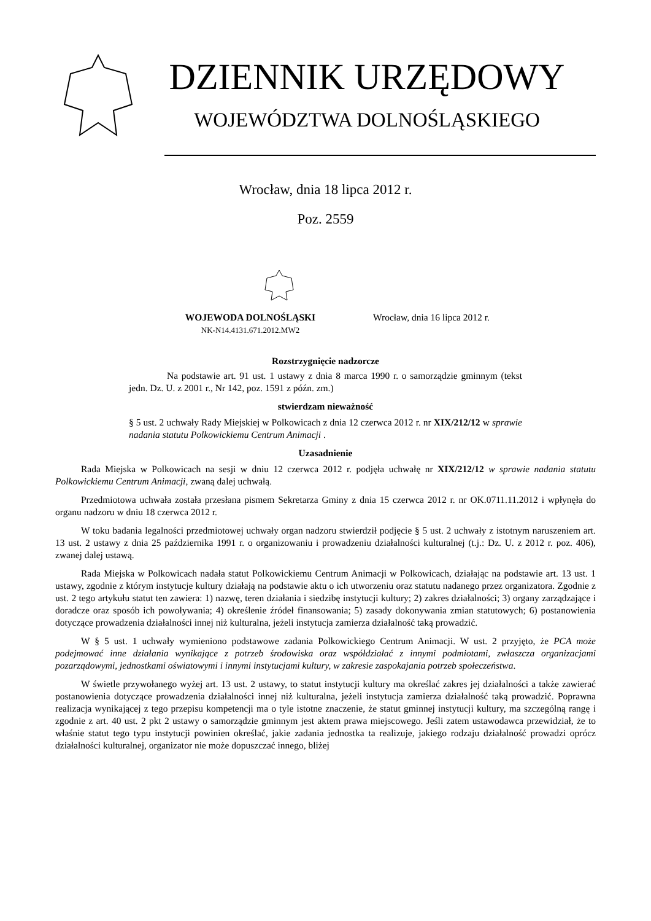DZIENNIK URZĘDOWY
WOJEWÓDZTWA DOLNOŚLĄSKIEGO
Wrocław, dnia 18 lipca 2012 r.
Poz. 2559
WOJEWODA DOLNOŚLĄSKI
NK-N14.4131.671.2012.MW2
Wrocław, dnia 16 lipca 2012 r.
Rozstrzygnięcie nadzorcze
Na podstawie art. 91 ust. 1 ustawy z dnia 8 marca 1990 r. o samorządzie gminnym (tekst jedn. Dz. U. z 2001 r., Nr 142, poz. 1591 z późn. zm.)
stwierdzam nieważność
§ 5 ust. 2 uchwały Rady Miejskiej w Polkowicach z dnia 12 czerwca 2012 r. nr XIX/212/12 w sprawie nadania statutu Polkowickiemu Centrum Animacji .
Uzasadnienie
Rada Miejska w Polkowicach na sesji w dniu 12 czerwca 2012 r. podjęła uchwałę nr XIX/212/12 w sprawie nadania statutu Polkowickiemu Centrum Animacji, zwaną dalej uchwałą.
Przedmiotowa uchwała została przesłana pismem Sekretarza Gminy z dnia 15 czerwca 2012 r. nr OK.0711.11.2012 i wpłynęła do organu nadzoru w dniu 18 czerwca 2012 r.
W toku badania legalności przedmiotowej uchwały organ nadzoru stwierdził podjęcie § 5 ust. 2 uchwały z istotnym naruszeniem art. 13 ust. 2 ustawy z dnia 25 października 1991 r. o organizowaniu i prowadzeniu działalności kulturalnej (t.j.: Dz. U. z 2012 r. poz. 406), zwanej dalej ustawą.
Rada Miejska w Polkowicach nadała statut Polkowickiemu Centrum Animacji w Polkowicach, działając na podstawie art. 13 ust. 1 ustawy, zgodnie z którym instytucje kultury działają na podstawie aktu o ich utworzeniu oraz statutu nadanego przez organizatora. Zgodnie z ust. 2 tego artykułu statut ten zawiera: 1) nazwę, teren działania i siedzibę instytucji kultury; 2) zakres działalności; 3) organy zarządzające i doradcze oraz sposób ich powoływania; 4) określenie źródeł finansowania; 5) zasady dokonywania zmian statutowych; 6) postanowienia dotyczące prowadzenia działalności innej niż kulturalna, jeżeli instytucja zamierza działalność taką prowadzić.
W § 5 ust. 1 uchwały wymieniono podstawowe zadania Polkowickiego Centrum Animacji. W ust. 2 przyjęto, że PCA może podejmować inne działania wynikające z potrzeb środowiska oraz współdziałać z innymi podmiotami, zwłaszcza organizacjami pozarządowymi, jednostkami oświatowymi i innymi instytucjami kultury, w zakresie zaspokajania potrzeb społeczeństwa.
W świetle przywołanego wyżej art. 13 ust. 2 ustawy, to statut instytucji kultury ma określać zakres jej działalności a także zawierać postanowienia dotyczące prowadzenia działalności innej niż kulturalna, jeżeli instytucja zamierza działalność taką prowadzić. Poprawna realizacja wynikającej z tego przepisu kompetencji ma o tyle istotne znaczenie, że statut gminnej instytucji kultury, ma szczególną rangę i zgodnie z art. 40 ust. 2 pkt 2 ustawy o samorządzie gminnym jest aktem prawa miejscowego. Jeśli zatem ustawodawca przewidział, że to właśnie statut tego typu instytucji powinien określać, jakie zadania jednostka ta realizuje, jakiego rodzaju działalność prowadzi oprócz działalności kulturalnej, organizator nie może dopuszczać innego, bliżej